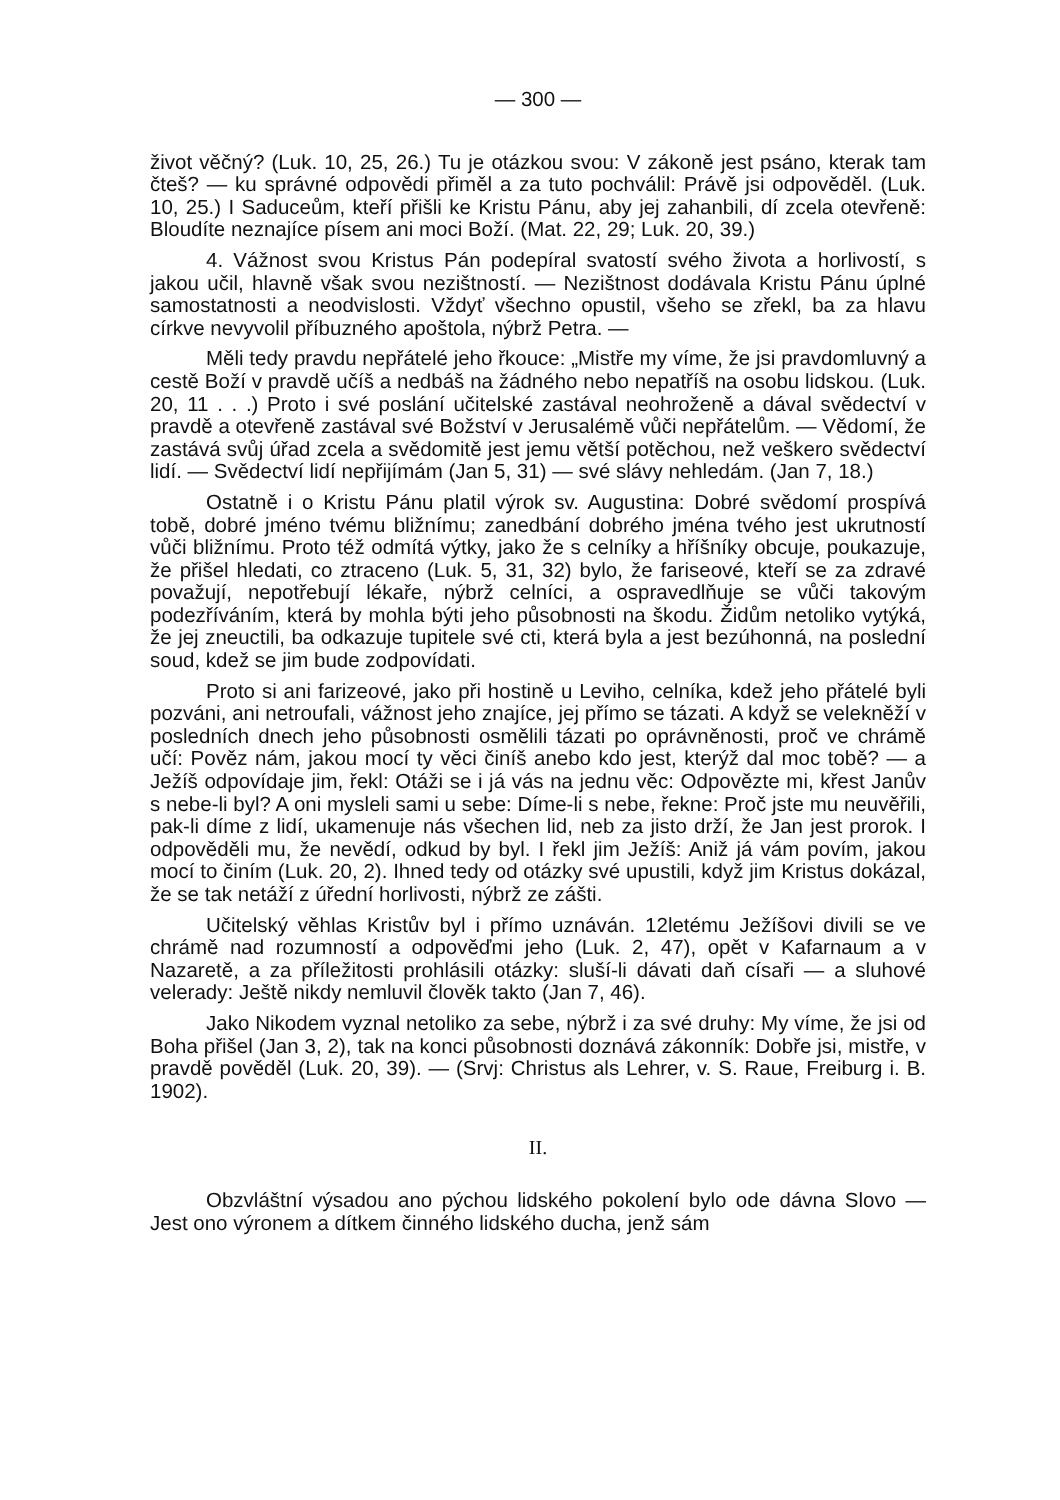— 300 —
život věčný? (Luk. 10, 25, 26.) Tu je otázkou svou: V zákoně jest psáno, kterak tam čteš? — ku správné odpovědi přiměl a za tuto pochválil: Právě jsi odpověděl. (Luk. 10, 25.) I Saduceům, kteří přišli ke Kristu Pánu, aby jej zahanbili, dí zcela otevřeně: Bloudíte neznajíce písem ani moci Boží. (Mat. 22, 29; Luk. 20, 39.)
4. Vážnost svou Kristus Pán podepíral svatostí svého života a horlivostí, s jakou učil, hlavně však svou nezištností. — Nezištnost dodávala Kristu Pánu úplné samostatnosti a neodvislosti. Vždyť všechno opustil, všeho se zřekl, ba za hlavu církve nevyvolil příbuzného apoštola, nýbrž Petra. —
Měli tedy pravdu nepřátelé jeho řkouce: „Mistře my víme, že jsi pravdomluvný a cestě Boží v pravdě učíš a nedbáš na žádného nebo nepatříš na osobu lidskou. (Luk. 20, 11 . . .) Proto i své poslání učitelské zastával neohroženě a dával svědectví v pravdě a otevřeně zastával své Božství v Jerusalémě vůči nepřátelům. — Vědomí, že zastává svůj úřad zcela a svědomitě jest jemu větší potěchou, než veškero svědectví lidí. — Svědectví lidí nepřijímám (Jan 5, 31) — své slávy nehledám. (Jan 7, 18.)
Ostatně i o Kristu Pánu platil výrok sv. Augustina: Dobré svědomí prospívá tobě, dobré jméno tvému bližnímu; zanedbání dobrého jména tvého jest ukrutností vůči bližnímu. Proto též odmítá výtky, jako že s celníky a hříšníky obcuje, poukazuje, že přišel hledati, co ztraceno (Luk. 5, 31, 32) bylo, že fariseové, kteří se za zdravé považují, nepotřebují lékaře, nýbrž celníci, a ospravedlňuje se vůči takovým podezříváním, která by mohla býti jeho působnosti na škodu. Židům netoliko vytýká, že jej zneuctili, ba odkazuje tupitele své cti, která byla a jest bezúhonná, na poslední soud, kdež se jim bude zodpovídati.
Proto si ani farizeové, jako při hostině u Leviho, celníka, kdež jeho přátelé byli pozváni, ani netroufali, vážnost jeho znajíce, jej přímo se tázati. A když se velekněží v posledních dnech jeho působnosti osmělili tázati po oprávněnosti, proč ve chrámě učí: Pověz nám, jakou mocí ty věci činíš anebo kdo jest, kterýž dal moc tobě? — a Ježíš odpovídaje jim, řekl: Otáži se i já vás na jednu věc: Odpovězte mi, křest Janův s nebe-li byl? A oni mysleli sami u sebe: Díme-li s nebe, řekne: Proč jste mu neuvěřili, pak-li díme z lidí, ukamenuje nás všechen lid, neb za jisto drží, že Jan jest prorok. I odpověděli mu, že nevědí, odkud by byl. I řekl jim Ježíš: Aniž já vám povím, jakou mocí to činím (Luk. 20, 2). Ihned tedy od otázky své upustili, když jim Kristus dokázal, že se tak netáží z úřední horlivosti, nýbrž ze zášti.
Učitelský věhlas Kristův byl i přímo uznáván. 12letému Ježíšovi divili se ve chrámě nad rozumností a odpověďmi jeho (Luk. 2, 47), opět v Kafarnaum a v Nazaretě, a za příležitosti prohlásili otázky: sluší-li dávati daň císaři — a sluhové velerady: Ještě nikdy nemluvil člověk takto (Jan 7, 46).
Jako Nikodem vyznal netoliko za sebe, nýbrž i za své druhy: My víme, že jsi od Boha přišel (Jan 3, 2), tak na konci působnosti doznává zákonník: Dobře jsi, mistře, v pravdě pověděl (Luk. 20, 39). — (Srvj: Christus als Lehrer, v. S. Raue, Freiburg i. B. 1902).
II.
Obzvláštní výsadou ano pýchou lidského pokolení bylo ode dávna Slovo — Jest ono výronem a dítkem činného lidského ducha, jenž sám